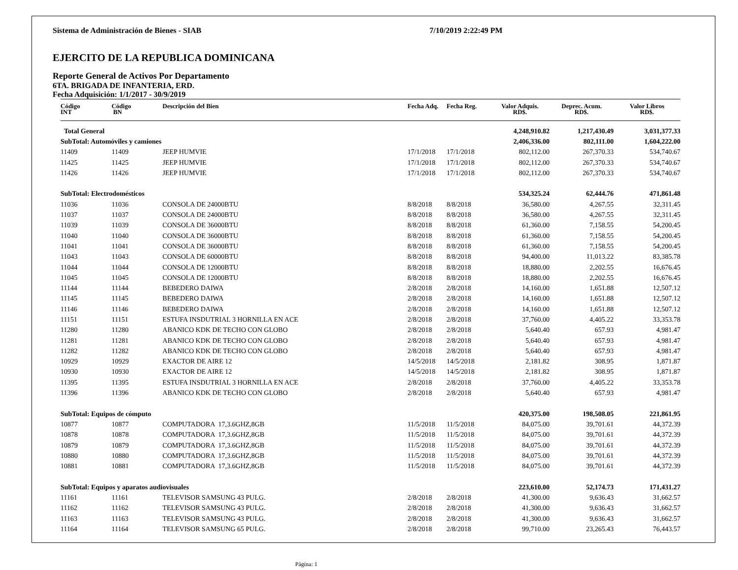Sistema de Administración de Bienes - SIAB 7/10/2019 2:22:49 PM
EJERCITO DE LA REPUBLICA DOMINICANA
Reporte General de Activos Por Departamento
6TA. BRIGADA DE INFANTERIA, ERD.
Fecha Adquisición: 1/1/2017 - 30/9/2019
| Código INT | Código BN | Descripción del Bien | Fecha Adq. | Fecha Reg. | Valor Adquis. RD$. | Deprec. Acum. RD$. | Valor Libros RD$. |
| --- | --- | --- | --- | --- | --- | --- | --- |
| Total General | | | | | 4,248,910.82 | 1,217,430.49 | 3,031,377.33 |
| SubTotal: Automóviles y camiones | | | | | 2,406,336.00 | 802,111.00 | 1,604,222.00 |
| 11409 | 11409 | JEEP HUMVIE | 17/1/2018 | 17/1/2018 | 802,112.00 | 267,370.33 | 534,740.67 |
| 11425 | 11425 | JEEP HUMVIE | 17/1/2018 | 17/1/2018 | 802,112.00 | 267,370.33 | 534,740.67 |
| 11426 | 11426 | JEEP HUMVIE | 17/1/2018 | 17/1/2018 | 802,112.00 | 267,370.33 | 534,740.67 |
| SubTotal: Electrodomésticos | | | | | 534,325.24 | 62,444.76 | 471,861.48 |
| 11036 | 11036 | CONSOLA DE 24000BTU | 8/8/2018 | 8/8/2018 | 36,580.00 | 4,267.55 | 32,311.45 |
| 11037 | 11037 | CONSOLA DE 24000BTU | 8/8/2018 | 8/8/2018 | 36,580.00 | 4,267.55 | 32,311.45 |
| 11039 | 11039 | CONSOLA DE 36000BTU | 8/8/2018 | 8/8/2018 | 61,360.00 | 7,158.55 | 54,200.45 |
| 11040 | 11040 | CONSOLA DE 36000BTU | 8/8/2018 | 8/8/2018 | 61,360.00 | 7,158.55 | 54,200.45 |
| 11041 | 11041 | CONSOLA DE 36000BTU | 8/8/2018 | 8/8/2018 | 61,360.00 | 7,158.55 | 54,200.45 |
| 11043 | 11043 | CONSOLA DE 60000BTU | 8/8/2018 | 8/8/2018 | 94,400.00 | 11,013.22 | 83,385.78 |
| 11044 | 11044 | CONSOLA DE 12000BTU | 8/8/2018 | 8/8/2018 | 18,880.00 | 2,202.55 | 16,676.45 |
| 11045 | 11045 | CONSOLA DE 12000BTU | 8/8/2018 | 8/8/2018 | 18,880.00 | 2,202.55 | 16,676.45 |
| 11144 | 11144 | BEBEDERO DAIWA | 2/8/2018 | 2/8/2018 | 14,160.00 | 1,651.88 | 12,507.12 |
| 11145 | 11145 | BEBEDERO DAIWA | 2/8/2018 | 2/8/2018 | 14,160.00 | 1,651.88 | 12,507.12 |
| 11146 | 11146 | BEBEDERO DAIWA | 2/8/2018 | 2/8/2018 | 14,160.00 | 1,651.88 | 12,507.12 |
| 11151 | 11151 | ESTUFA INSDUTRIAL 3 HORNILLA EN ACE | 2/8/2018 | 2/8/2018 | 37,760.00 | 4,405.22 | 33,353.78 |
| 11280 | 11280 | ABANICO KDK DE TECHO CON GLOBO | 2/8/2018 | 2/8/2018 | 5,640.40 | 657.93 | 4,981.47 |
| 11281 | 11281 | ABANICO KDK DE TECHO CON GLOBO | 2/8/2018 | 2/8/2018 | 5,640.40 | 657.93 | 4,981.47 |
| 11282 | 11282 | ABANICO KDK DE TECHO CON GLOBO | 2/8/2018 | 2/8/2018 | 5,640.40 | 657.93 | 4,981.47 |
| 10929 | 10929 | EXACTOR DE AIRE 12 | 14/5/2018 | 14/5/2018 | 2,181.82 | 308.95 | 1,871.87 |
| 10930 | 10930 | EXACTOR DE AIRE 12 | 14/5/2018 | 14/5/2018 | 2,181.82 | 308.95 | 1,871.87 |
| 11395 | 11395 | ESTUFA INSDUTRIAL 3 HORNILLA EN ACE | 2/8/2018 | 2/8/2018 | 37,760.00 | 4,405.22 | 33,353.78 |
| 11396 | 11396 | ABANICO KDK DE TECHO CON GLOBO | 2/8/2018 | 2/8/2018 | 5,640.40 | 657.93 | 4,981.47 |
| SubTotal: Equipos de cómputo | | | | | 420,375.00 | 198,508.05 | 221,861.95 |
| 10877 | 10877 | COMPUTADORA 17,3.6GHZ,8GB | 11/5/2018 | 11/5/2018 | 84,075.00 | 39,701.61 | 44,372.39 |
| 10878 | 10878 | COMPUTADORA 17,3.6GHZ,8GB | 11/5/2018 | 11/5/2018 | 84,075.00 | 39,701.61 | 44,372.39 |
| 10879 | 10879 | COMPUTADORA 17,3.6GHZ,8GB | 11/5/2018 | 11/5/2018 | 84,075.00 | 39,701.61 | 44,372.39 |
| 10880 | 10880 | COMPUTADORA 17,3.6GHZ,8GB | 11/5/2018 | 11/5/2018 | 84,075.00 | 39,701.61 | 44,372.39 |
| 10881 | 10881 | COMPUTADORA 17,3.6GHZ,8GB | 11/5/2018 | 11/5/2018 | 84,075.00 | 39,701.61 | 44,372.39 |
| SubTotal: Equipos y aparatos audiovisuales | | | | | 223,610.00 | 52,174.73 | 171,431.27 |
| 11161 | 11161 | TELEVISOR SAMSUNG 43 PULG. | 2/8/2018 | 2/8/2018 | 41,300.00 | 9,636.43 | 31,662.57 |
| 11162 | 11162 | TELEVISOR SAMSUNG 43 PULG. | 2/8/2018 | 2/8/2018 | 41,300.00 | 9,636.43 | 31,662.57 |
| 11163 | 11163 | TELEVISOR SAMSUNG 43 PULG. | 2/8/2018 | 2/8/2018 | 41,300.00 | 9,636.43 | 31,662.57 |
| 11164 | 11164 | TELEVISOR SAMSUNG 65 PULG. | 2/8/2018 | 2/8/2018 | 99,710.00 | 23,265.43 | 76,443.57 |
Página: 1